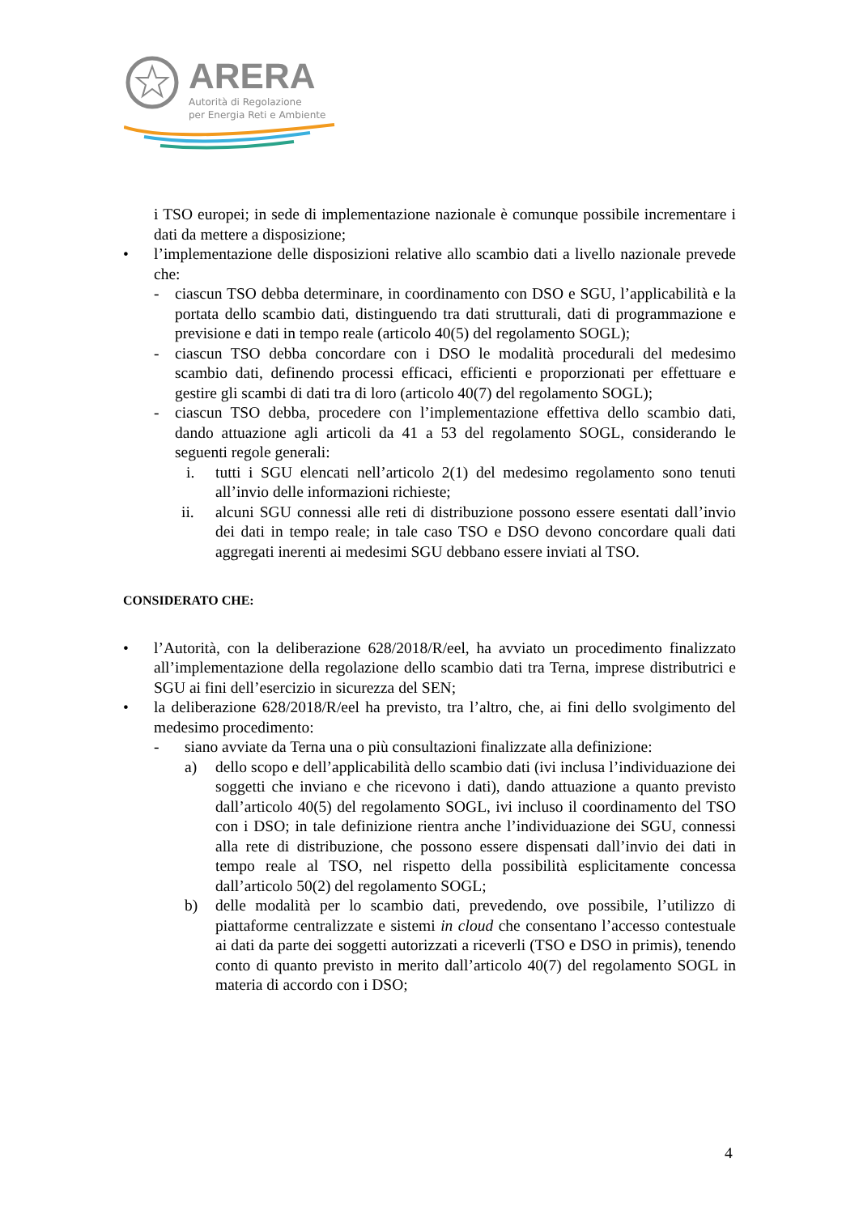ARERA
Autorità di Regolazione
per Energia Reti e Ambiente
i TSO europei; in sede di implementazione nazionale è comunque possibile incrementare i dati da mettere a disposizione;
• l’implementazione delle disposizioni relative allo scambio dati a livello nazionale prevede che:
- ciascun TSO debba determinare, in coordinamento con DSO e SGU, l’applicabilità e la portata dello scambio dati, distinguendo tra dati strutturali, dati di programmazione e previsione e dati in tempo reale (articolo 40(5) del regolamento SOGL);
- ciascun TSO debba concordare con i DSO le modalità procedurali del medesimo scambio dati, definendo processi efficaci, efficienti e proporzionati per effettuare e gestire gli scambi di dati tra di loro (articolo 40(7) del regolamento SOGL);
- ciascun TSO debba, procedere con l’implementazione effettiva dello scambio dati, dando attuazione agli articoli da 41 a 53 del regolamento SOGL, considerando le seguenti regole generali:
i. tutti i SGU elencati nell’articolo 2(1) del medesimo regolamento sono tenuti all’invio delle informazioni richieste;
ii. alcuni SGU connessi alle reti di distribuzione possono essere esentati dall’invio dei dati in tempo reale; in tale caso TSO e DSO devono concordare quali dati aggregati inerenti ai medesimi SGU debbano essere inviati al TSO.
CONSIDERATO CHE:
• l’Autorità, con la deliberazione 628/2018/R/eel, ha avviato un procedimento finalizzato all’implementazione della regolazione dello scambio dati tra Terna, imprese distributrici e SGU ai fini dell’esercizio in sicurezza del SEN;
• la deliberazione 628/2018/R/eel ha previsto, tra l’altro, che, ai fini dello svolgimento del medesimo procedimento:
- siano avviate da Terna una o più consultazioni finalizzate alla definizione:
a) dello scopo e dell’applicabilità dello scambio dati (ivi inclusa l’individuazione dei soggetti che inviano e che ricevono i dati), dando attuazione a quanto previsto dall’articolo 40(5) del regolamento SOGL, ivi incluso il coordinamento del TSO con i DSO; in tale definizione rientra anche l’individuazione dei SGU, connessi alla rete di distribuzione, che possono essere dispensati dall’invio dei dati in tempo reale al TSO, nel rispetto della possibilità esplicitamente concessa dall’articolo 50(2) del regolamento SOGL;
b) delle modalità per lo scambio dati, prevedendo, ove possibile, l’utilizzo di piattaforme centralizzate e sistemi in cloud che consentano l’accesso contestuale ai dati da parte dei soggetti autorizzati a riceverli (TSO e DSO in primis), tenendo conto di quanto previsto in merito dall’articolo 40(7) del regolamento SOGL in materia di accordo con i DSO;
4